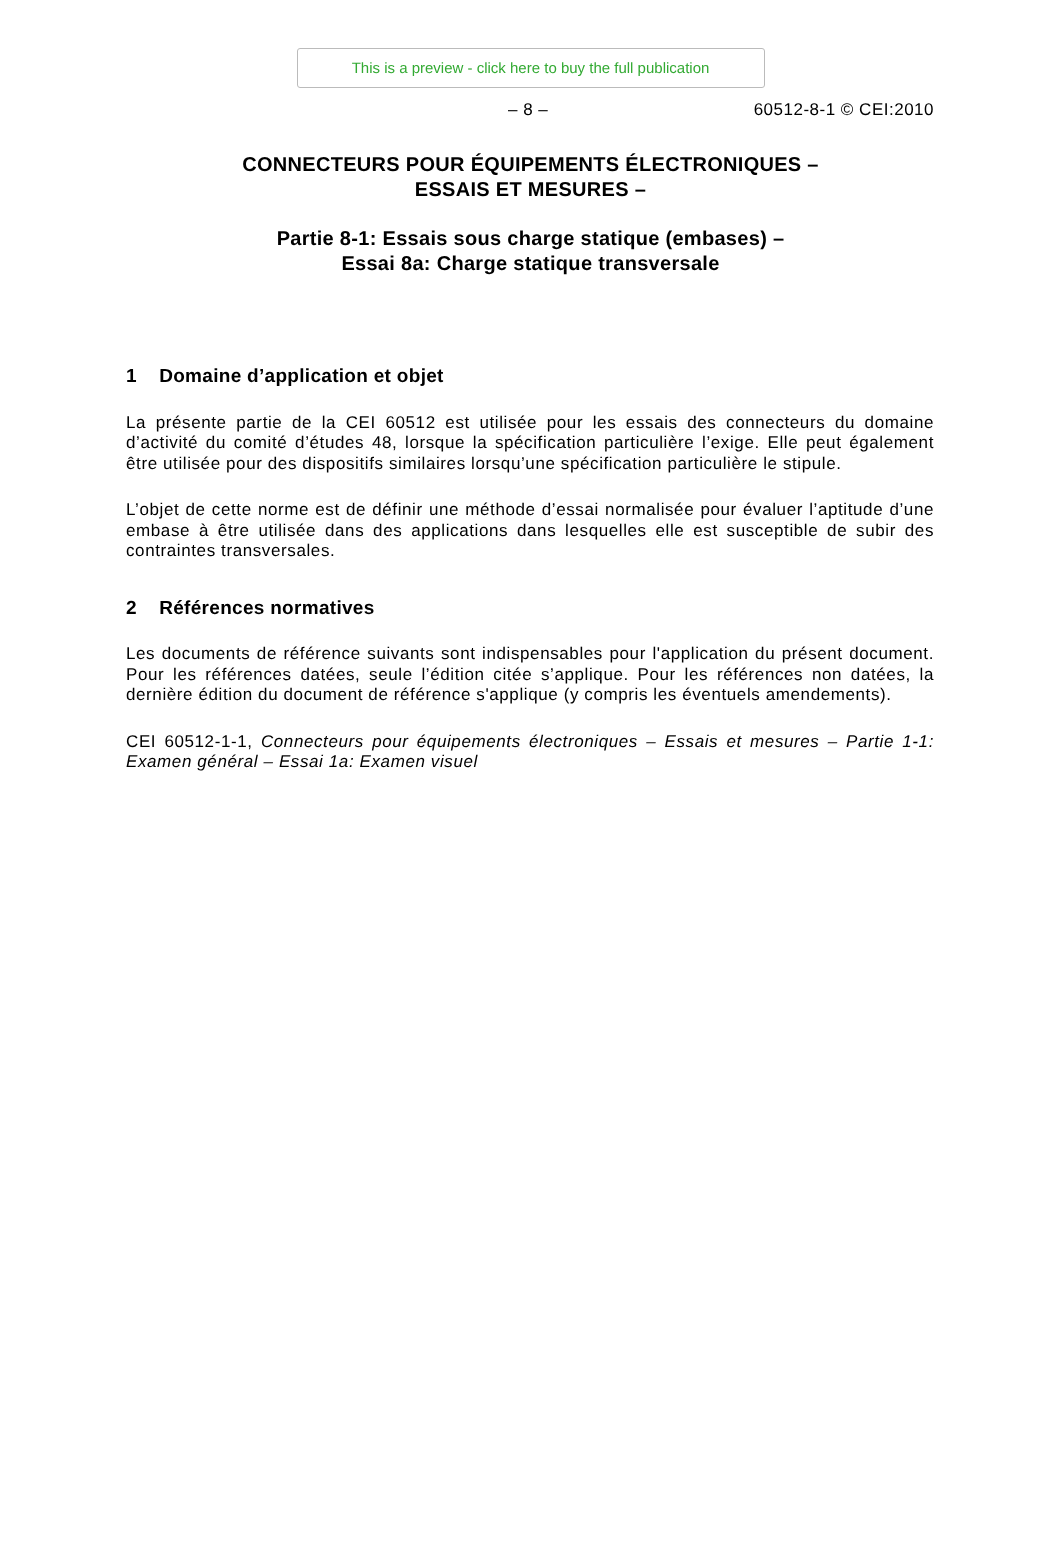This is a preview - click here to buy the full publication
– 8 – 60512-8-1 © CEI:2010
CONNECTEURS POUR ÉQUIPEMENTS ÉLECTRONIQUES –
ESSAIS ET MESURES –
Partie 8-1: Essais sous charge statique (embases) –
Essai 8a: Charge statique transversale
1 Domaine d’application et objet
La présente partie de la CEI 60512 est utilisée pour les essais des connecteurs du domaine d’activité du comité d’études 48, lorsque la spécification particulière l’exige. Elle peut également être utilisée pour des dispositifs similaires lorsqu’une spécification particulière le stipule.
L’objet de cette norme est de définir une méthode d’essai normalisée pour évaluer l’aptitude d’une embase à être utilisée dans des applications dans lesquelles elle est susceptible de subir des contraintes transversales.
2 Références normatives
Les documents de référence suivants sont indispensables pour l'application du présent document. Pour les références datées, seule l’édition citée s’applique. Pour les références non datées, la dernière édition du document de référence s'applique (y compris les éventuels amendements).
CEI 60512-1-1, Connecteurs pour équipements électroniques – Essais et mesures – Partie 1-1: Examen général – Essai 1a: Examen visuel